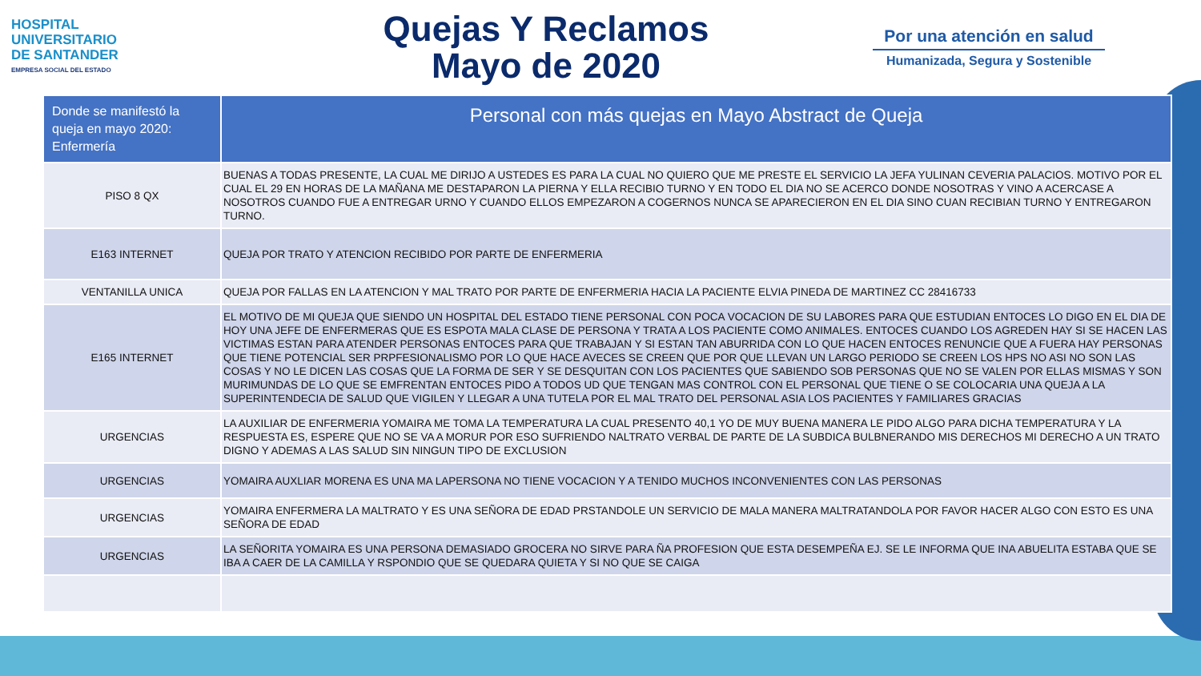HOSPITAL
UNIVERSITARIO
DE SANTANDER
EMPRESA SOCIAL DEL ESTADO
Quejas Y Reclamos
Mayo de 2020
Por una atención en salud
Humanizada, Segura y Sostenible
| Donde se manifestó la queja en mayo 2020: Enfermería | Personal con más quejas en Mayo Abstract de Queja |
| --- | --- |
| PISO 8 QX | BUENAS A TODAS PRESENTE, LA CUAL ME DIRIJO A USTEDES ES PARA LA CUAL NO QUIERO QUE ME PRESTE EL SERVICIO LA JEFA YULINAN CEVERIA PALACIOS. MOTIVO POR EL CUAL EL 29 EN HORAS DE LA MAÑANA ME DESTAPARON LA PIERNA Y ELLA RECIBIO TURNO Y EN TODO EL DIA NO SE ACERCO DONDE NOSOTRAS Y VINO A ACERCASE A NOSOTROS CUANDO FUE A ENTREGAR URNO Y CUANDO ELLOS EMPEZARON A COGERNOS NUNCA SE APARECIERON EN EL DIA SINO CUAN RECIBIAN TURNO Y ENTREGARON TURNO. |
| E163 INTERNET | QUEJA POR TRATO Y ATENCION RECIBIDO POR PARTE DE ENFERMERIA |
| VENTANILLA UNICA | QUEJA POR FALLAS EN LA ATENCION Y MAL TRATO POR PARTE DE ENFERMERIA HACIA LA PACIENTE ELVIA PINEDA DE MARTINEZ CC 28416733 |
| E165 INTERNET | EL MOTIVO DE MI QUEJA QUE SIENDO UN HOSPITAL DEL ESTADO TIENE PERSONAL CON POCA VOCACION DE SU LABORES PARA QUE ESTUDIAN ENTOCES LO DIGO EN EL DIA DE HOY UNA JEFE DE ENFERMERAS QUE ES ESPOTA MALA CLASE DE PERSONA Y TRATA A LOS PACIENTE COMO ANIMALES. ENTOCES CUANDO LOS AGREDEN HAY SI SE HACEN LAS VICTIMAS ESTAN PARA ATENDER PERSONAS ENTOCES PARA QUE TRABAJAN Y SI ESTAN TAN ABURRIDA CON LO QUE HACEN ENTOCES RENUNCIE QUE A FUERA HAY PERSONAS QUE TIENE POTENCIAL SER PRPFESIONALISMO POR LO QUE HACE AVECES SE CREEN QUE POR QUE LLEVAN UN LARGO PERIODO SE CREEN LOS HPS NO ASI NO SON LAS COSAS Y NO LE DICEN LAS COSAS QUE LA FORMA DE SER Y SE DESQUITAN CON LOS PACIENTES QUE SABIENDO SOB PERSONAS QUE NO SE VALEN POR ELLAS MISMAS Y SON MURIMUNDAS DE LO QUE SE EMFRENTAN ENTOCES PIDO A TODOS UD QUE TENGAN MAS CONTROL CON EL PERSONAL QUE TIENE O SE COLOCARIA UNA QUEJA A LA SUPERINTENDECIA DE SALUD QUE VIGILEN Y LLEGAR A UNA TUTELA POR EL MAL TRATO DEL PERSONAL ASIA LOS PACIENTES Y FAMILIARES GRACIAS |
| URGENCIAS | LA AUXILIAR DE ENFERMERIA YOMAIRA ME TOMA LA TEMPERATURA LA CUAL PRESENTO 40,1 YO DE MUY BUENA MANERA LE PIDO ALGO PARA DICHA TEMPERATURA Y LA RESPUESTA ES, ESPERE QUE NO SE VA A MORUR POR ESO SUFRIENDO NALTRATO VERBAL DE PARTE DE LA SUBDICA BULBNERANDO MIS DERECHOS MI DERECHO A UN TRATO DIGNO Y ADEMAS A LAS SALUD SIN NINGUN TIPO DE EXCLUSION |
| URGENCIAS | YOMAIRA AUXLIAR MORENA ES UNA MA LAPERSONA NO TIENE VOCACION Y A TENIDO MUCHOS INCONVENIENTES CON LAS PERSONAS |
| URGENCIAS | YOMAIRA ENFERMERA LA MALTRATO Y ES UNA SEÑORA DE EDAD PRSTANDOLE UN SERVICIO DE MALA MANERA MALTRATANDOLA POR FAVOR HACER ALGO CON ESTO ES UNA SEÑORA DE EDAD |
| URGENCIAS | LA SEÑORITA YOMAIRA ES UNA PERSONA DEMASIADO GROCERA NO SIRVE PARA ÑA PROFESION QUE ESTA DESEMPEÑA EJ. SE LE INFORMA QUE INA ABUELITA ESTABA QUE SE IBA A CAER DE LA CAMILLA Y RSPONDIO QUE SE QUEDARA QUIETA Y SI NO QUE SE CAIGA |